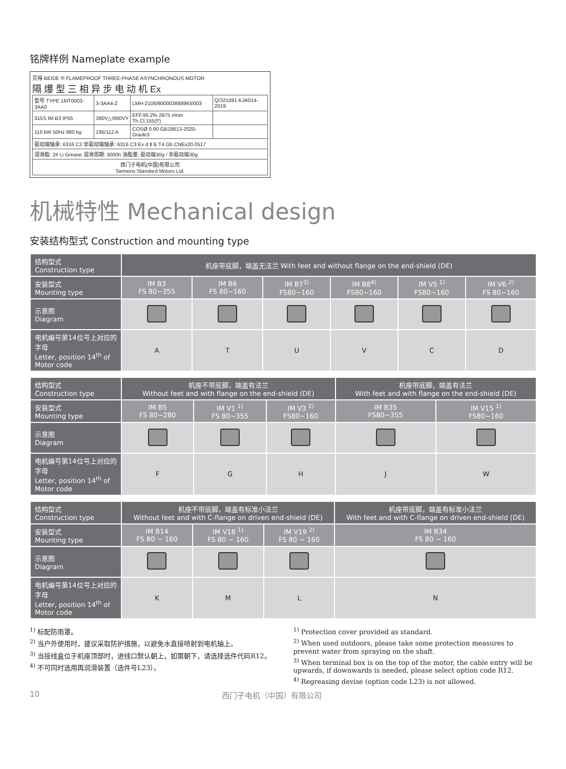铭牌样例 Nameplate example
贝得 BEIDE ® FLAMEPROOF THREE-PHASE ASYNCHRONOUS MOTOR
隔 爆 型 三 相 异 步 电 动 机 Ex
| 型号 TYPE 1MT0003-3AA0 | 3-3AA4-Z | LMH-2106/800003888993/003 | Q/321081 KJA014-2019 |
| 315S IM B3 IP55 | 380V△/660VY | EFF.95.2% 2975 r/min Th.Cl.155(F) | |
| 110 kW 50Hz 980 kg | 195/112 A | COSØ 0.90 GB18613-2020-Grade3 | |
| 驱动端轴承: 6316 C3 非驱动端轴承: 6316 C3 Ex d Ⅱ B T4 Gb CNEx20.0517 | | | |
| 润滑脂: 2# Li Grease 润滑周期: 3000h 油脂量: 驱动端30g / 非驱动端30g | | | |
| 西门子电机(中国)有限公司 Siemens Standard Motors Ltd. | | | |
机械特性 Mechanical design
安装结构型式 Construction and mounting type
| 结构型式 Construction type | 机座带底脚，端盖无法兰 With feet and without flange on the end-shield (DE) | | | | | |
| --- | --- | --- | --- | --- | --- | --- |
| 安装型式 Mounting type | IM B3 FS 80~355 | IM B6 FS 80~160 | IM B7<sup>3)</sup> FS80~160 | IM B8<sup>4)</sup> FS80~160 | IM V5 <sup>1)</sup> FS80~160 | IM V6 <sup>2)</sup> FS 80~160 |
| 示意图 Diagram | | | | | | |
| 电机编号第14位号上对应的字母 Letter, position 14<sup>th</sup> of Motor code | A | T | U | V | C | D |
| 结构型式 Construction type | 机座不带底脚，端盖有法兰 Without feet and with flange on the end-shield (DE) | | | 机座带底脚，端盖有法兰 With feet and with flange on the end-shield (DE) | |
| --- | --- | --- | --- | --- | --- |
| 安装型式 Mounting type | IM B5 FS 80~280 | IM V1 <sup>1)</sup> FS 80~355 | IM V3 <sup>2)</sup> FS80~160 | IM B35 FS80~355 | IM V15 <sup>1)</sup> FS80~160 |
| 示意图 Diagram | | | | | |
| 电机编号第14位号上对应的字母 Letter, position 14<sup>th</sup> of Motor code | F | G | H | J | W |
| 结构型式 Construction type | 机座不带底脚，端盖有标准小法兰 Without feet and with C-flange on driven end-shield (DE) | | | 机座带底脚，端盖有标准小法兰 With feet and with C-flange on driven end-shield (DE) |
| --- | --- | --- | --- | --- |
| 安装型式 Mounting type | IM B14 FS 80 ~ 160 | IM V18 <sup>1)</sup> FS 80 ~ 160 | IM V19 <sup>2)</sup> FS 80 ~ 160 | IM B34 FS 80 ~ 160 |
| 示意图 Diagram | | | | |
| 电机编号第14位号上对应的字母 Letter, position 14<sup>th</sup> of Motor code | K | M | L | N |
<sup>1)</sup> 标配防雨罩。
<sup>2)</sup> 当户外使用时，建议采取防护措施，以避免水直接喷射到电机轴上。
<sup>3)</sup> 当接线盒位于机座顶部时，进线口默认朝上，如需朝下，请选择选件代码R12。
<sup>4)</sup> 不可同时选用再润滑装置（选件号L23）。
<sup>1)</sup> Protection cover provided as standard.
<sup>2)</sup> When used outdoors, please take some protection measures to prevent water from spraying on the shaft.
<sup>3)</sup> When terminal box is on the top of the motor, the cable entry will be upwards, if downwards is needed, please select option code R12.
<sup>4)</sup> Regreasing devise (option code L23) is not allowed.
10 西门子电机（中国）有限公司